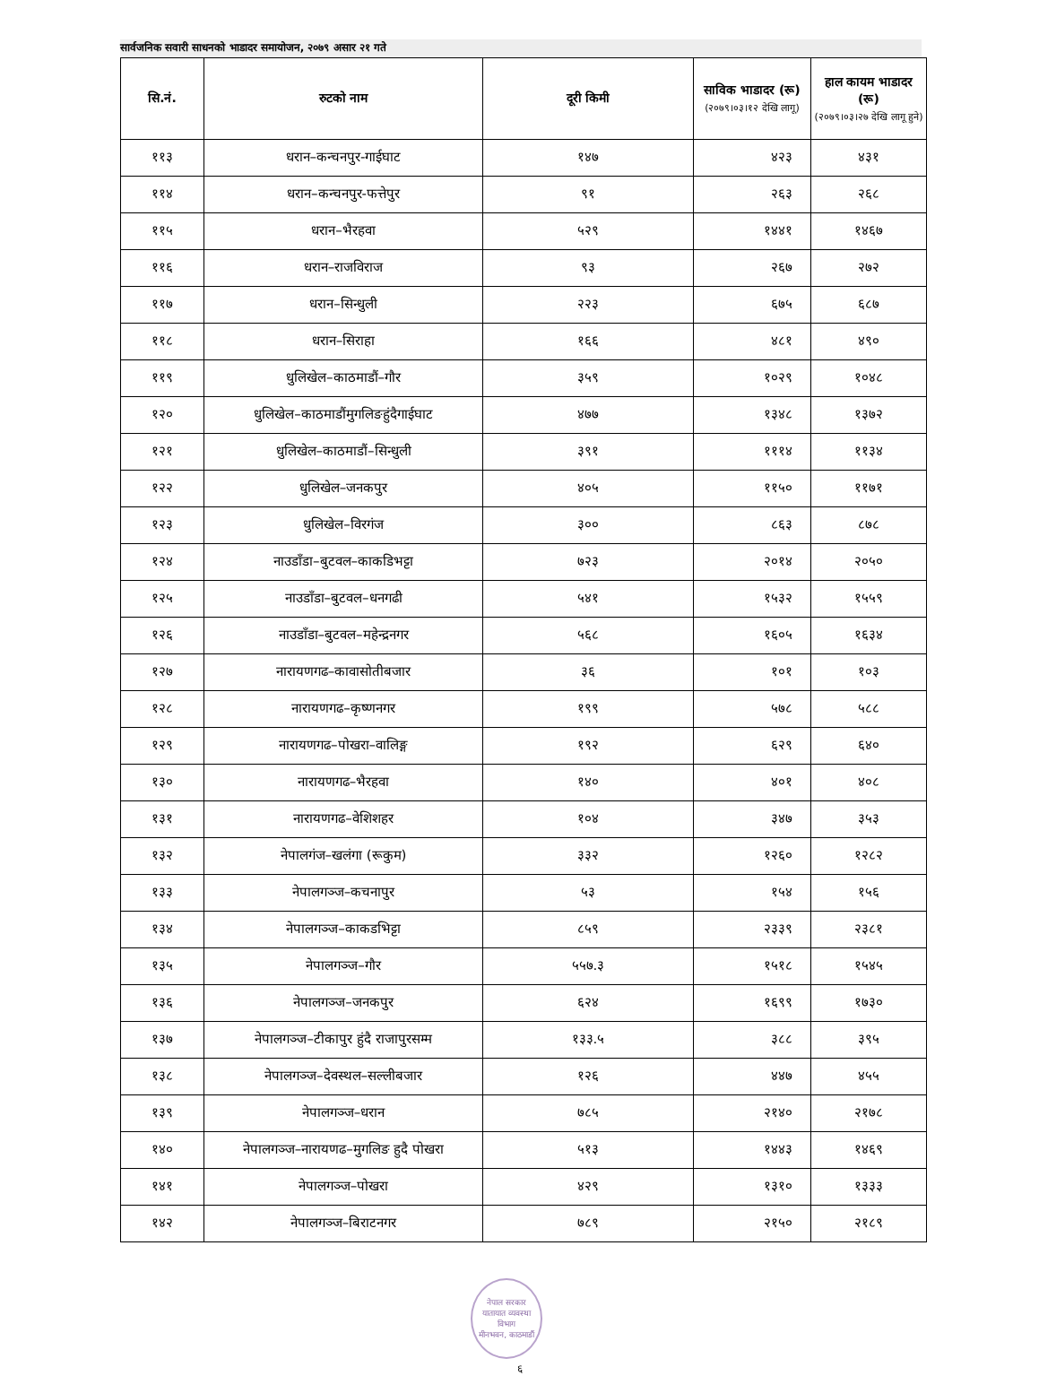सार्वजनिक सवारी साधनको भाडादर समायोजन, २०७९ असार २१ गते
| सि.नं. | रुटको नाम | दूरी किमी | साविक भाडादर (रू) (२०७९।०३।१२ देखि लागू) | हाल कायम भाडादर (रू) (२०७९।०३।२७ देखि लागू हुने) |
| --- | --- | --- | --- | --- |
| ११३ | धरान–कन्चनपुर-गाईघाट | १४७ | ४२३ | ४३१ |
| ११४ | धरान–कन्चनपुर-फत्तेपुर | ९१ | २६३ | २६८ |
| ११५ | धरान–भैरहवा | ५२९ | १४४१ | १४६७ |
| ११६ | धरान–राजविराज | ९३ | २६७ | २७२ |
| ११७ | धरान–सिन्धुली | २२३ | ६७५ | ६८७ |
| ११८ | धरान–सिराहा | १६६ | ४८१ | ४९० |
| ११९ | धुलिखेल–काठमाडौं–गौर | ३५९ | १०२९ | १०४८ |
| १२० | धुलिखेल–काठमाडौंमुगलिङहुंदैगाईघाट | ४७७ | १३४८ | १३७२ |
| १२१ | धुलिखेल–काठमाडौं–सिन्धुली | ३९१ | १११४ | ११३४ |
| १२२ | धुलिखेल–जनकपुर | ४०५ | ११५० | ११७१ |
| १२३ | धुलिखेल–विरगंज | ३०० | ८६३ | ८७८ |
| १२४ | नाउडाँडा–बुटवल–काकडिभट्टा | ७२३ | २०१४ | २०५० |
| १२५ | नाउडाँडा–बुटवल–धनगढी | ५४१ | १५३२ | १५५९ |
| १२६ | नाउडाँडा–बुटवल–महेन्द्रनगर | ५६८ | १६०५ | १६३४ |
| १२७ | नारायणगढ–कावासोतीबजार | ३६ | १०१ | १०३ |
| १२८ | नारायणगढ–कृष्णनगर | १९९ | ५७८ | ५८८ |
| १२९ | नारायणगढ–पोखरा–वालिङ्ग | १९२ | ६२९ | ६४० |
| १३० | नारायणगढ–भैरहवा | १४० | ४०१ | ४०८ |
| १३१ | नारायणगढ–वेशिशहर | १०४ | ३४७ | ३५३ |
| १३२ | नेपालगंज–खलंगा (रूकुम) | ३३२ | १२६० | १२८२ |
| १३३ | नेपालगञ्ज–कचनापुर | ५३ | १५४ | १५६ |
| १३४ | नेपालगञ्ज–काकडभिट्टा | ८५९ | २३३९ | २३८१ |
| १३५ | नेपालगञ्ज–गौर | ५५७.३ | १५१८ | १५४५ |
| १३६ | नेपालगञ्ज–जनकपुर | ६२४ | १६९९ | १७३० |
| १३७ | नेपालगञ्ज–टीकापुर हुंदै राजापुरसम्म | १३३.५ | ३८८ | ३९५ |
| १३८ | नेपालगञ्ज–देवस्थल–सल्लीबजार | १२६ | ४४७ | ४५५ |
| १३९ | नेपालगञ्ज–धरान | ७८५ | २१४० | २१७८ |
| १४० | नेपालगञ्ज–नारायणढ–मुगलिङ हुदै पोखरा | ५१३ | १४४३ | १४६९ |
| १४१ | नेपालगञ्ज–पोखरा | ४२९ | १३१० | १३३३ |
| १४२ | नेपालगञ्ज–बिराटनगर | ७८९ | २१५० | २१८९ |
नेपाल सरकार
यातायात व्यवस्था विभाग
मीनभवन, काठमाडौं
६